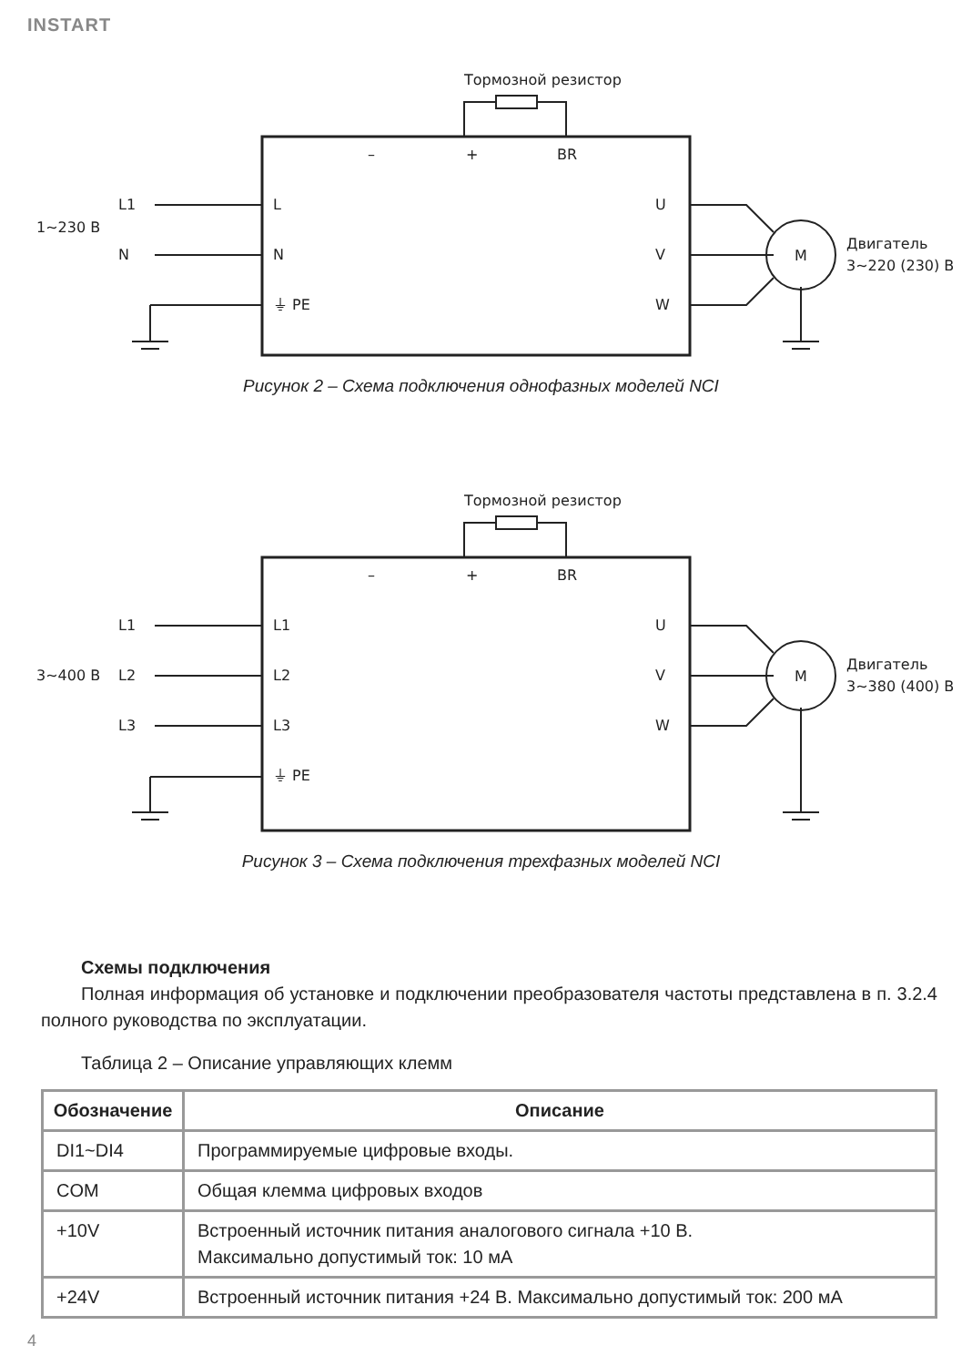INSTART
Тормозной резистор
–
+
BR
1~230 В
L1
N
L
N
⏚ PE
U
V
W
M
Двигатель
3~220 (230) В
Рисунок 2 – Схема подключения однофазных моделей NCI
Тормозной резистор
–
+
BR
3~400 В
L1
L2
L3
L1
L2
L3
⏚ PE
U
V
W
M
Двигатель
3~380 (400) В
Рисунок 3 – Схема подключения трехфазных моделей NCI
Схемы подключения
Полная информация об установке и подключении преобразователя частоты представлена в п. 3.2.4 полного руководства по эксплуатации.
Таблица 2 – Описание управляющих клемм
| Обозначение | Описание |
| --- | --- |
| DI1~DI4 | Программируемые цифровые входы. |
| COM | Общая клемма цифровых входов |
| +10V | Встроенный источник питания аналогового сигнала +10 В. Максимально допустимый ток: 10 мА |
| +24V | Встроенный источник питания +24 В. Максимально допустимый ток: 200 мА |
4